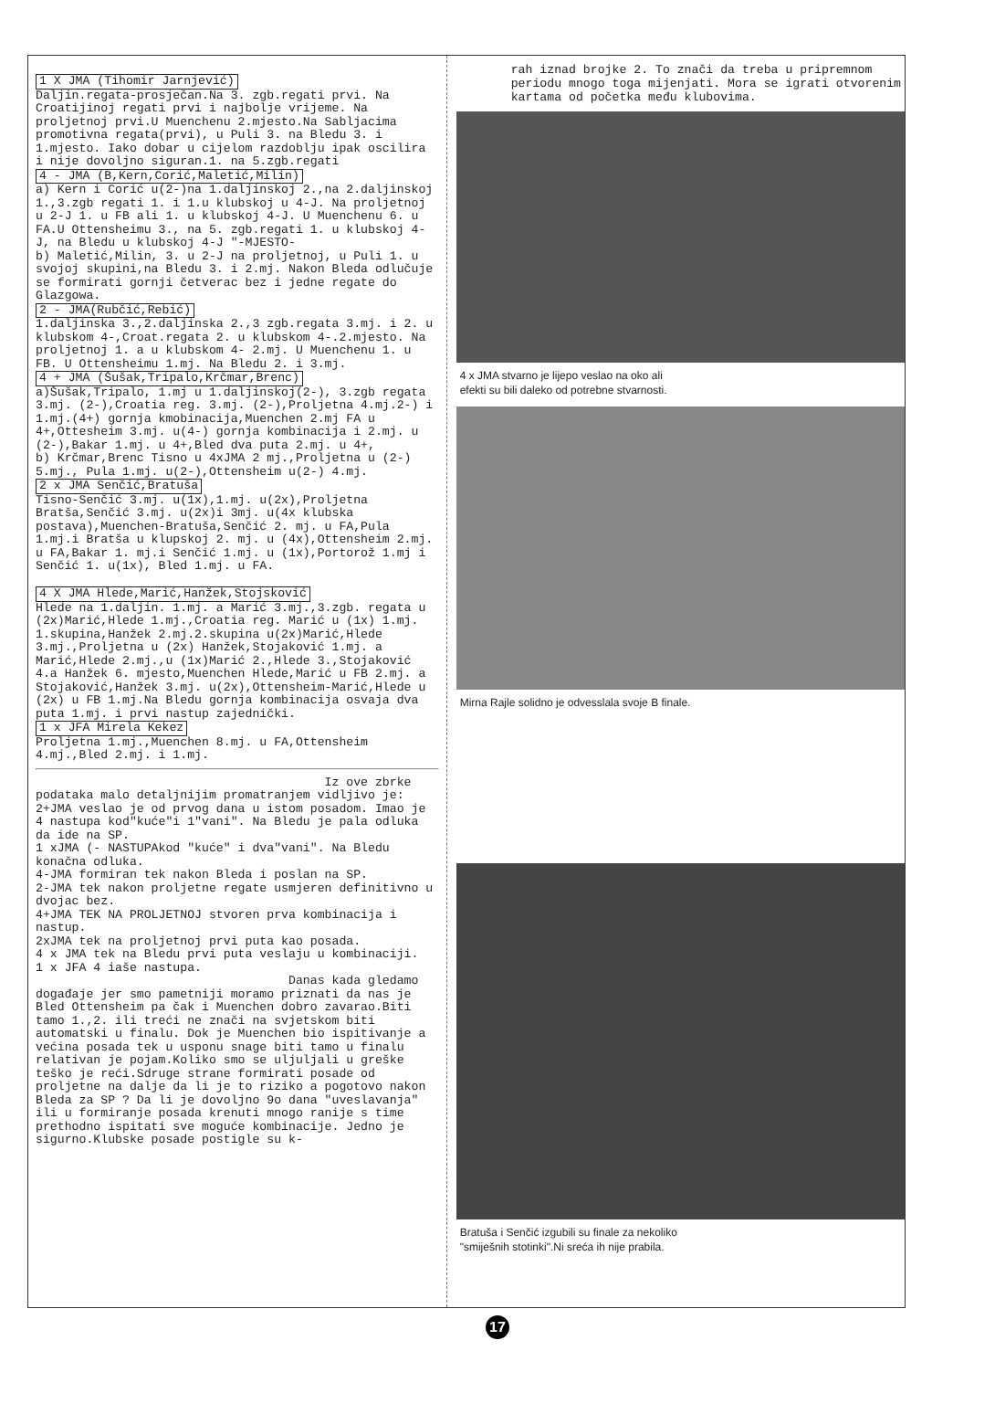1 X JMA (Tihomir Jarnjević)
Daljin.regata-prosječan.Na 3. zgb.regati prvi. Na Croatijinoj regati prvi i najbolje vrijeme. Na proljetnoj prvi.U Muenchenu 2.mjesto.Na Sabljacima promotivna regata(prvi), u Puli 3. na Bledu 3. i 1.mjesto. Iako dobar u cijelom razdoblju ipak oscilira i nije dovoljno siguran.1. na 5.zgb.regati
4 - JMA (B,Kern,Corić,Maletić,Milin)
a) Kern i Corić u(2-)na 1.daljinskoj 2.,na 2.daljinskoj 1.,3.zgb regati 1. i 1.u klubskoj u 4-J. Na proljetnoj u 2-J 1. u FB ali 1. u klubskoj 4-J. U Muenchenu 6. u FA.U Ottensheimu 3., na 5. zgb.regati 1. u klubskoj 4-J, na Bledu u klubskoj 4-J "-MJESTO-
b) Maletić,Milin, 3. u 2-J na proljetnoj, u Puli 1. u svojoj skupini,na Bledu 3. i 2.mj. Nakon Bleda odlučuje se formirati gornji četverac bez i jedne regate do Glazgowa.
2 - JMA(Rubčić,Rebić)
1.daljinska 3.,2.daljinska 2.,3 zgb.regata 3.mj. i 2. u klubskom 4-,Croat.regata 2. u klubskom 4-.2.mjesto. Na proljetnoj 1. a u klubskom 4- 2.mj. U Muenchenu 1. u FB. U Ottensheimu 1.mj. Na Bledu 2. i 3.mj.
4 + JMA (Šušak,Tripalo,Krčmar,Brenc)
a)Šušak,Tripalo, 1.mj u 1.daljinskoj(2-), 3.zgb regata 3.mj. (2-),Croatia reg. 3.mj. (2-),Proljetna 4.mj.2-) i 1.mj.(4+) gornja kmobinacija,Muenchen 2.mj FA u 4+,Ottesheim 3.mj. u(4-) gornja kombinacija i 2.mj. u (2-),Bakar 1.mj. u 4+,Bled dva puta 2.mj. u 4+,
b) Krčmar,Brenc Tisno u 4xJMA 2 mj.,Proljetna u (2-) 5.mj., Pula 1.mj. u(2-),Ottensheim u(2-) 4.mj.
2 x JMA Senčić,Bratuša
Tisno-Senčić 3.mj. u(1x),1.mj. u(2x),Proljetna Bratša,Senčić 3.mj. u(2x)i 3mj. u(4x klubska postava),Muenchen-Bratuša,Senčić 2. mj. u FA,Pula 1.mj.i Bratša u klupskoj 2. mj. u (4x),Ottensheim 2.mj. u FA,Bakar 1. mj.i Senčić 1.mj. u (1x),Portorož 1.mj i Senčić 1. u(1x), Bled 1.mj. u FA.
4 X JMA Hlede,Marić,Hanžek,Stojsković
Hlede na 1.daljin. 1.mj. a Marić 3.mj.,3.zgb. regata u (2x)Marić,Hlede 1.mj.,Croatia reg. Marić u (1x) 1.mj. 1.skupina,Hanžek 2.mj.2.skupina u(2x)Marić,Hlede 3.mj.,Proljetna u (2x) Hanžek,Stojaković 1.mj. a Marić,Hlede 2.mj.,u (1x)Marić 2.,Hlede 3.,Stojaković 4.a Hanžek 6. mjesto,Muenchen Hlede,Marić u FB 2.mj. a Stojaković,Hanžek 3.mj. u(2x),Ottensheim-Marić,Hlede u (2x) u FB 1.mj.Na Bledu gornja kombinacija osvaja dva puta 1.mj. i prvi nastup zajednički.
1 x JFA Mirela Kekez
Proljetna 1.mj.,Muenchen 8.mj. u FA,Ottensheim 4.mj.,Bled 2.mj. i 1.mj.
Iz ove zbrke podataka malo detaljnijim promatranjem vidljivo je:
2+JMA veslao je od prvog dana u istom posadom. Imao je 4 nastupa kod"kuće"i 1"vani". Na Bledu je pala odluka da ide na SP.
1 xJMA (- NASTUPAkod "kuće" i dva"vani". Na Bledu konačna odluka.
4-JMA formiran tek nakon Bleda i poslan na SP.
2-JMA tek nakon proljetne regate usmjeren definitivno u dvojac bez.
4+JMA TEK NA PROLJETNOJ stvoren prva kombinacija i nastup.
2xJMA tek na proljetnoj prvi puta kao posada.
4 x JMA tek na Bledu prvi puta veslaju u kombinaciji.
1 x JFA 4 iaše nastupa.
Danas kada gledamo događaje jer smo pametniji moramo priznati da nas je Bled Ottensheim pa čak i Muenchen dobro zavarao.Biti tamo 1.,2. ili treći ne znači na svjetskom biti automatski u finalu. Dok je Muenchen bio ispitivanje a većina posada tek u usponu snage biti tamo u finalu relativan je pojam.Koliko smo se uljuljali u greške teško je reći.Sdruge strane formirati posade od proljetne na dalje da li je to riziko a pogotovo nakon Bleda za SP ? Da li je dovoljno 9o dana "uveslavanja" ili u formiranje posada krenuti mnogo ranije s time prethodno ispitati sve moguće kombinacije. Jedno je sigurno.Klubske posade postigle su k-
rah iznad brojke 2. To znači da treba u pripremnom periodu mnogo toga mijenjati. Mora se igrati otvorenim kartama od početka među klubovima.
4 x JMA stvarno je lijepo veslao na oko ali
efekti su bili daleko od potrebne stvarnosti.
Mirna Rajle solidno je odvesslala svoje B finale.
Bratuša i Senčić izgubili su finale za nekoliko
"smiješnih stotinki".Ni sreća ih nije prabila.
17